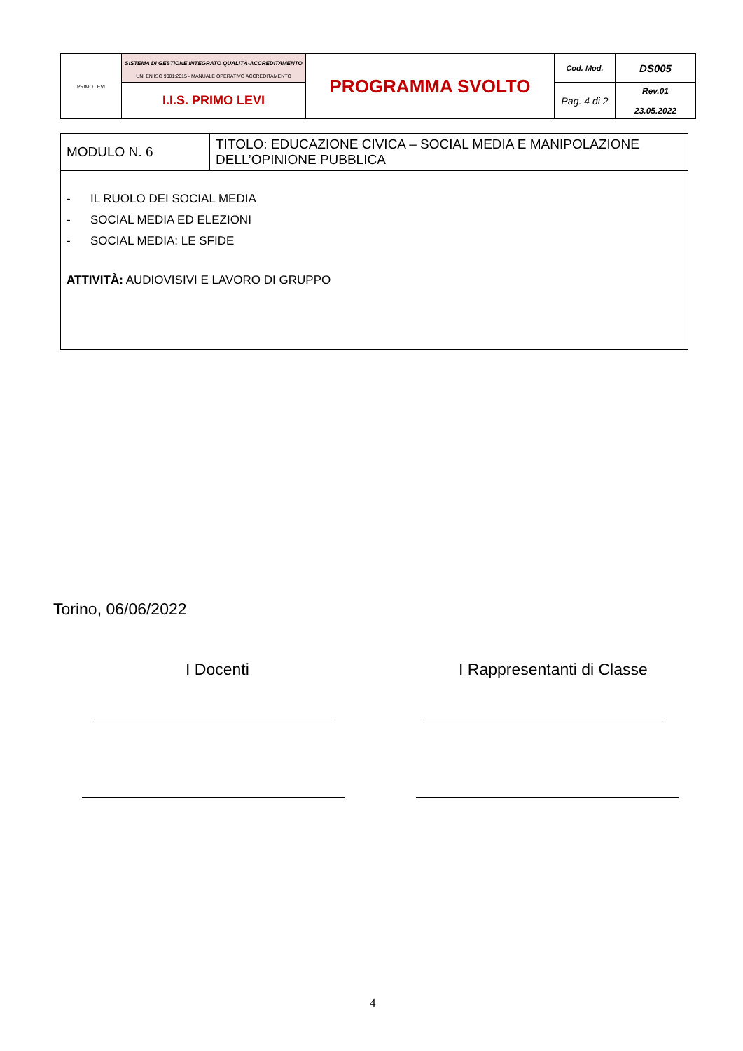| PRIMO LEVI | SISTEMA DI GESTIONE INTEGRATO QUALITÀ-ACCREDITAMENTO UNI EN ISO 9001:2015 - MANUALE OPERATIVO ACCREDITAMENTO | PROGRAMMA SVOLTO | Cod. Mod. | DS005 |
| | I.I.S. PRIMO LEVI | | Pag. 4 di 2 | Rev.01 23.05.2022 |
| MODULO N. 6 | TITOLO: EDUCAZIONE CIVICA – SOCIAL MEDIA E MANIPOLAZIONE DELL’OPINIONE PUBBLICA |
| - IL RUOLO DEI SOCIAL MEDIA - SOCIAL MEDIA ED ELEZIONI - SOCIAL MEDIA: LE SFIDE ATTIVITÀ: AUDIOVISIVI E LAVORO DI GRUPPO | |
Torino, 06/06/2022
I Docenti I Rappresentanti di Classe
4